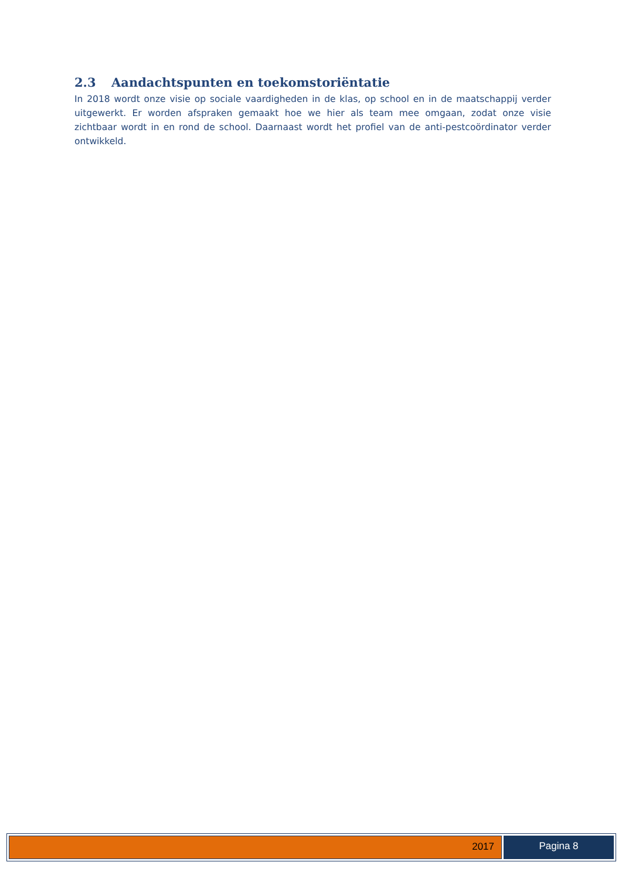2.3 Aandachtspunten en toekomstoriëntatie
In 2018 wordt onze visie op sociale vaardigheden in de klas, op school en in de maatschappij verder uitgewerkt. Er worden afspraken gemaakt hoe we hier als team mee omgaan, zodat onze visie zichtbaar wordt in en rond de school. Daarnaast wordt het profiel van de anti-pestcoördinator verder ontwikkeld.
2017 Pagina 8